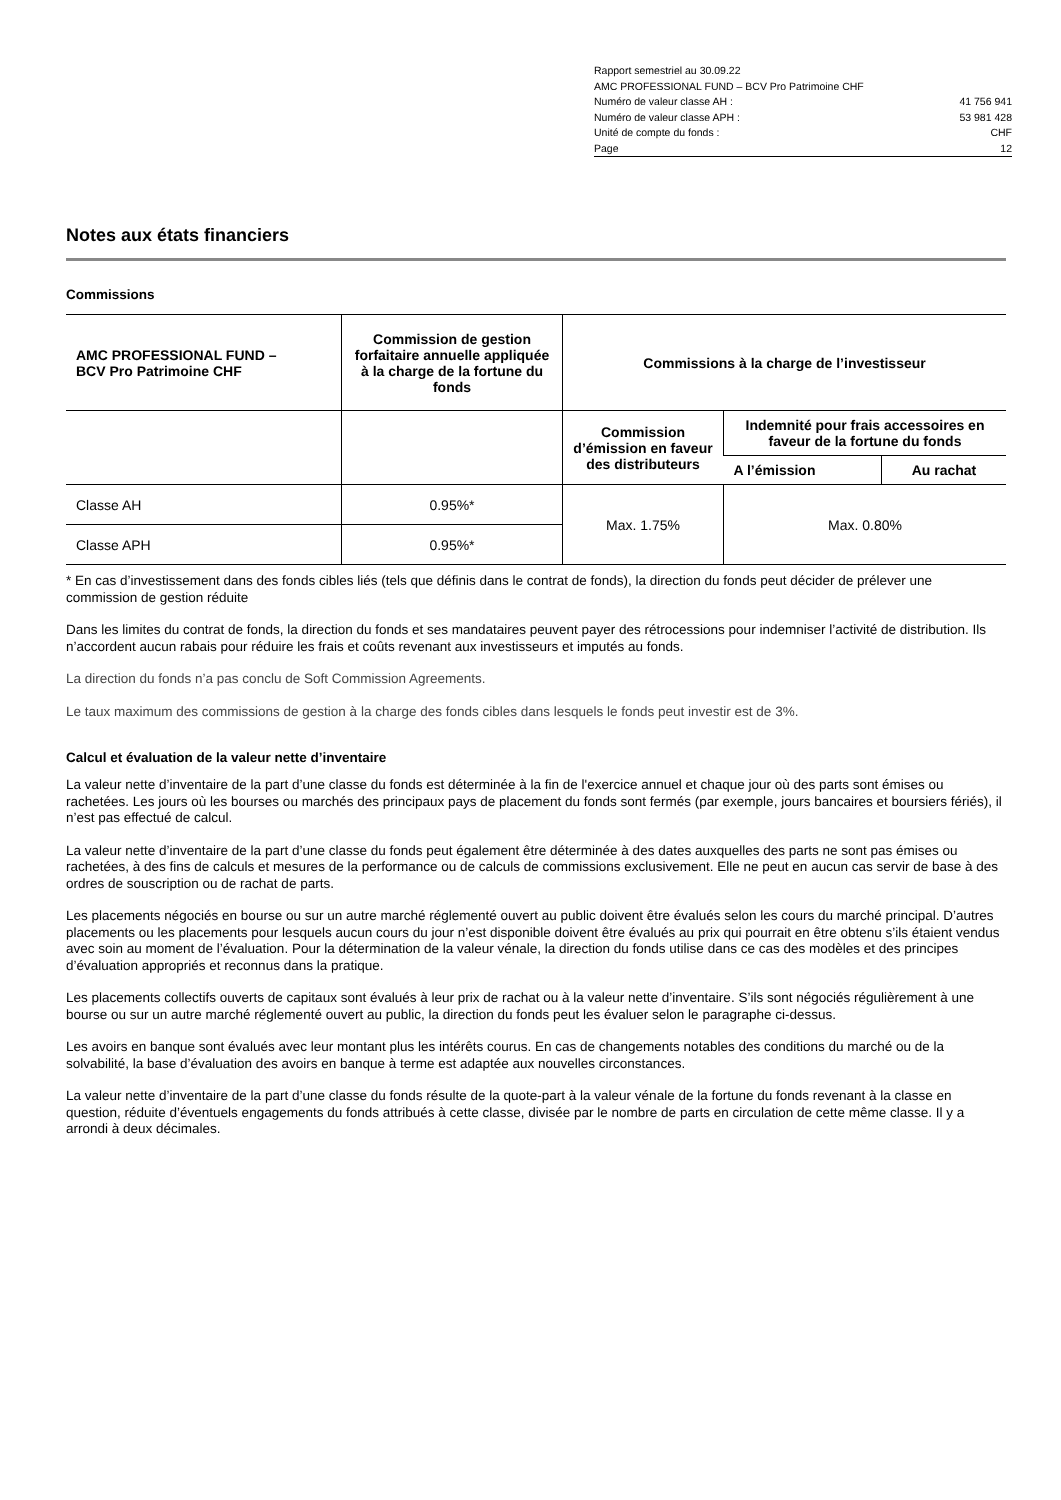Rapport semestriel au 30.09.22
AMC PROFESSIONAL FUND – BCV Pro Patrimoine CHF
Numéro de valeur classe AH : 41 756 941
Numéro de valeur classe APH : 53 981 428
Unité de compte du fonds : CHF
Page 12
Notes aux états financiers
Commissions
| AMC PROFESSIONAL FUND – BCV Pro Patrimoine CHF | Commission de gestion forfaitaire annuelle appliquée à la charge de la fortune du fonds | Commissions à la charge de l’investisseur | | |
| --- | --- | --- | --- | --- |
| | | Commission d’émission en faveur des distributeurs | Indemnité pour frais accessoires en faveur de la fortune du fonds | |
| | | | A l’émission | Au rachat |
| Classe AH | 0.95%* | Max. 1.75% | Max. 0.80% | |
| Classe APH | 0.95%* | | | |
* En cas d’investissement dans des fonds cibles liés (tels que définis dans le contrat de fonds), la direction du fonds peut décider de prélever une commission de gestion réduite
Dans les limites du contrat de fonds, la direction du fonds et ses mandataires peuvent payer des rétrocessions pour indemniser l’activité de distribution. Ils n’accordent aucun rabais pour réduire les frais et coûts revenant aux investisseurs et imputés au fonds.
La direction du fonds n’a pas conclu de Soft Commission Agreements.
Le taux maximum des commissions de gestion à la charge des fonds cibles dans lesquels le fonds peut investir est de 3%.
Calcul et évaluation de la valeur nette d’inventaire
La valeur nette d’inventaire de la part d’une classe du fonds est déterminée à la fin de l'exercice annuel et chaque jour où des parts sont émises ou rachetées. Les jours où les bourses ou marchés des principaux pays de placement du fonds sont fermés (par exemple, jours bancaires et boursiers fériés), il n’est pas effectué de calcul.
La valeur nette d’inventaire de la part d’une classe du fonds peut également être déterminée à des dates auxquelles des parts ne sont pas émises ou rachetées, à des fins de calculs et mesures de la performance ou de calculs de commissions exclusivement. Elle ne peut en aucun cas servir de base à des ordres de souscription ou de rachat de parts.
Les placements négociés en bourse ou sur un autre marché réglementé ouvert au public doivent être évalués selon les cours du marché principal. D’autres placements ou les placements pour lesquels aucun cours du jour n’est disponible doivent être évalués au prix qui pourrait en être obtenu s’ils étaient vendus avec soin au moment de l’évaluation. Pour la détermination de la valeur vénale, la direction du fonds utilise dans ce cas des modèles et des principes d’évaluation appropriés et reconnus dans la pratique.
Les placements collectifs ouverts de capitaux sont évalués à leur prix de rachat ou à la valeur nette d’inventaire. S’ils sont négociés régulièrement à une bourse ou sur un autre marché réglementé ouvert au public, la direction du fonds peut les évaluer selon le paragraphe ci-dessus.
Les avoirs en banque sont évalués avec leur montant plus les intérêts courus. En cas de changements notables des conditions du marché ou de la solvabilité, la base d’évaluation des avoirs en banque à terme est adaptée aux nouvelles circonstances.
La valeur nette d’inventaire de la part d’une classe du fonds résulte de la quote-part à la valeur vénale de la fortune du fonds revenant à la classe en question, réduite d’éventuels engagements du fonds attribués à cette classe, divisée par le nombre de parts en circulation de cette même classe. Il y a arrondi à deux décimales.